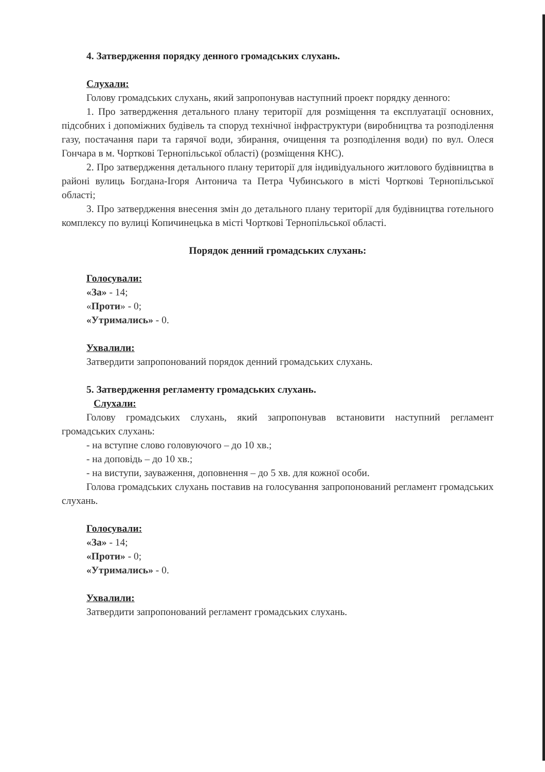4. Затвердження порядку денного громадських слухань.
Слухали:
Голову громадських слухань, який запропонував наступний проект порядку денного:
1. Про затвердження детального плану території для розміщення та експлуатації основних, підсобних і допоміжних будівель та споруд технічної інфраструктури (виробництва та розподілення газу, постачання пари та гарячої води, збирання, очищення та розподілення води) по вул. Олеся Гончара в м. Чорткові Тернопільської області) (розміщення КНС).
2. Про затвердження детального плану території для індивідуального житлового будівництва в районі вулиць Богдана-Ігоря Антонича та Петра Чубинського в місті Чорткові Тернопільської області;
3. Про затвердження внесення змін до детального плану території для будівництва готельного комплексу по вулиці Копичинецька в місті Чорткові Тернопільської області.
Порядок денний громадських слухань:
Голосували:
«За» - 14;
«Проти» - 0;
«Утримались» - 0.
Ухвалили:
Затвердити запропонований порядок денний громадських слухань.
5. Затвердження регламенту громадських слухань.
Слухали:
Голову громадських слухань, який запропонував встановити наступний регламент громадських слухань:
- на вступне слово головуючого – до 10 хв.;
- на доповідь – до 10 хв.;
- на виступи, зауваження, доповнення – до 5 хв. для кожної особи.
Голова громадських слухань поставив на голосування запропонований регламент громадських слухань.
Голосували:
«За» - 14;
«Проти» - 0;
«Утримались» - 0.
Ухвалили:
Затвердити запропонований регламент громадських слухань.